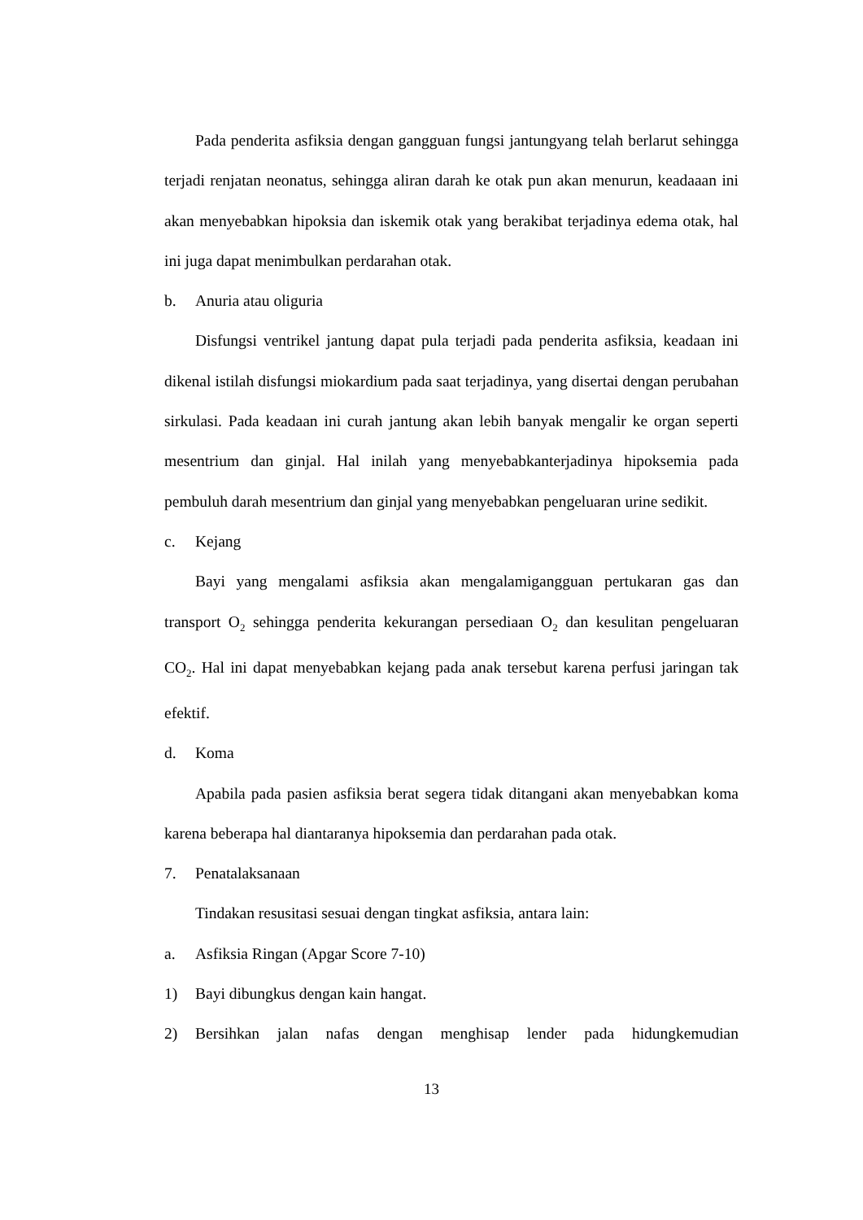Pada penderita asfiksia dengan gangguan fungsi jantungyang telah berlarut sehingga terjadi renjatan neonatus, sehingga aliran darah ke otak pun akan menurun, keadaaan ini akan menyebabkan hipoksia dan iskemik otak yang berakibat terjadinya edema otak, hal ini juga dapat menimbulkan perdarahan otak.
b. Anuria atau oliguria
Disfungsi ventrikel jantung dapat pula terjadi pada penderita asfiksia, keadaan ini dikenal istilah disfungsi miokardium pada saat terjadinya, yang disertai dengan perubahan sirkulasi. Pada keadaan ini curah jantung akan lebih banyak mengalir ke organ seperti mesentrium dan ginjal. Hal inilah yang menyebabkanterjadinya hipoksemia pada pembuluh darah mesentrium dan ginjal yang menyebabkan pengeluaran urine sedikit.
c. Kejang
Bayi yang mengalami asfiksia akan mengalamigangguan pertukaran gas dan transport O<sub>2</sub> sehingga penderita kekurangan persediaan O<sub>2</sub> dan kesulitan pengeluaran CO<sub>2</sub>. Hal ini dapat menyebabkan kejang pada anak tersebut karena perfusi jaringan tak efektif.
d. Koma
Apabila pada pasien asfiksia berat segera tidak ditangani akan menyebabkan koma karena beberapa hal diantaranya hipoksemia dan perdarahan pada otak.
7. Penatalaksanaan
Tindakan resusitasi sesuai dengan tingkat asfiksia, antara lain:
a. Asfiksia Ringan (Apgar Score 7-10)
1) Bayi dibungkus dengan kain hangat.
2) Bersihkan jalan nafas dengan menghisap lender pada hidungkemudian
13